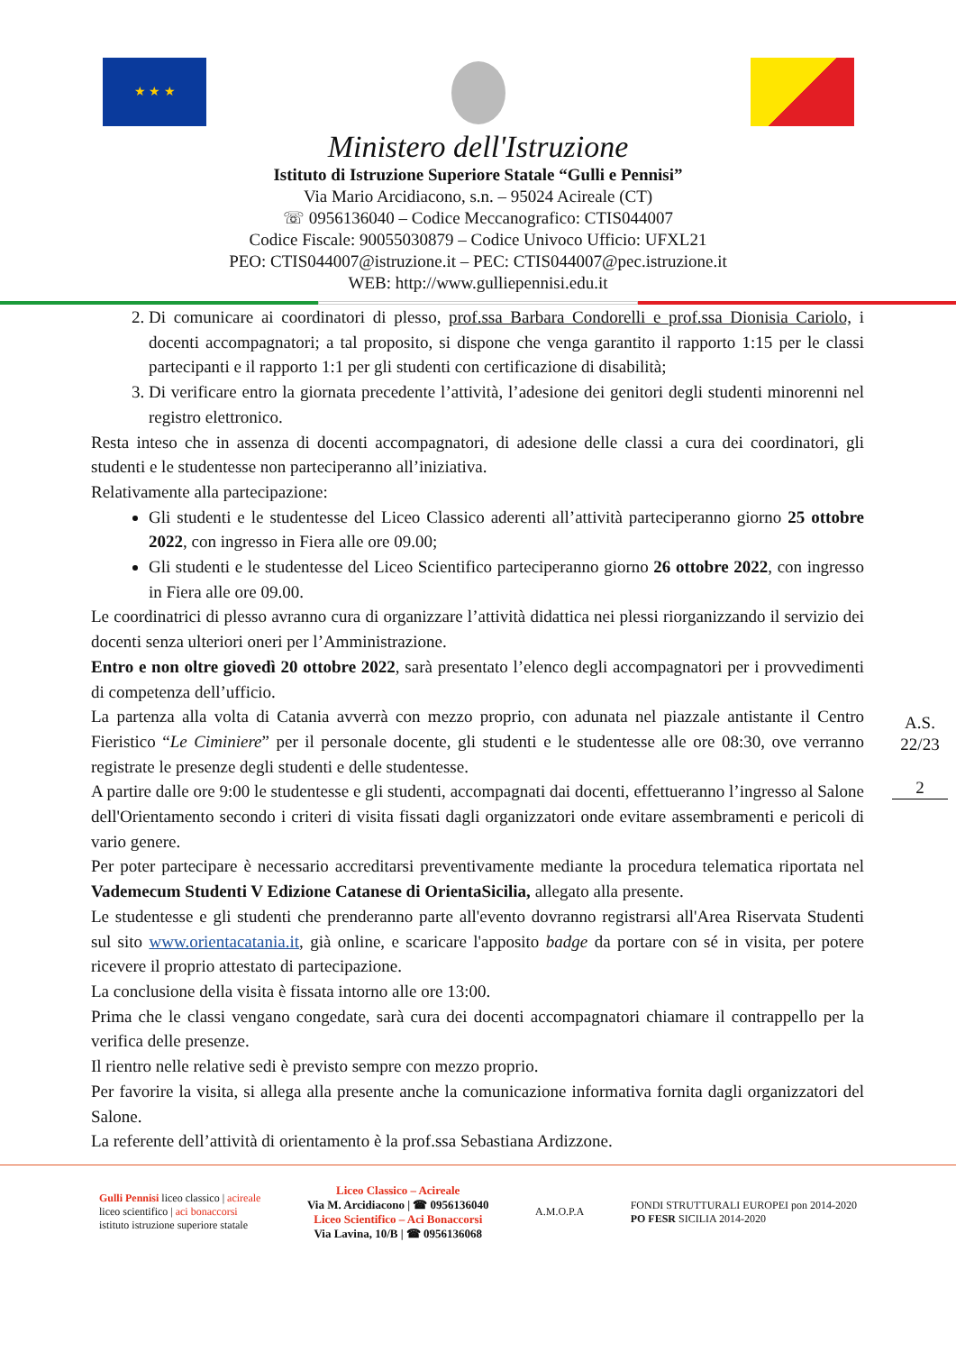★ ★ ★
Ministero dell'Istruzione
Istituto di Istruzione Superiore Statale “Gulli e Pennisi”
Via Mario Arcidiacono, s.n. – 95024 Acireale (CT)
☏ 0956136040 – Codice Meccanografico: CTIS044007
Codice Fiscale: 90055030879 – Codice Univoco Ufficio: UFXL21
PEO: CTIS044007@istruzione.it – PEC: CTIS044007@pec.istruzione.it
WEB: http://www.gulliepennisi.edu.it
2. Di comunicare ai coordinatori di plesso, prof.ssa Barbara Condorelli e prof.ssa Dionisia Cariolo, i docenti accompagnatori; a tal proposito, si dispone che venga garantito il rapporto 1:15 per le classi partecipanti e il rapporto 1:1 per gli studenti con certificazione di disabilità;
3. Di verificare entro la giornata precedente l’attività, l’adesione dei genitori degli studenti minorenni nel registro elettronico.
Resta inteso che in assenza di docenti accompagnatori, di adesione delle classi a cura dei coordinatori, gli studenti e le studentesse non parteciperanno all’iniziativa.
Relativamente alla partecipazione:
Gli studenti e le studentesse del Liceo Classico aderenti all’attività parteciperanno giorno 25 ottobre 2022, con ingresso in Fiera alle ore 09.00;
Gli studenti e le studentesse del Liceo Scientifico parteciperanno giorno 26 ottobre 2022, con ingresso in Fiera alle ore 09.00.
Le coordinatrici di plesso avranno cura di organizzare l’attività didattica nei plessi riorganizzando il servizio dei docenti senza ulteriori oneri per l’Amministrazione.
Entro e non oltre giovedì 20 ottobre 2022, sarà presentato l’elenco degli accompagnatori per i provvedimenti di competenza dell’ufficio.
La partenza alla volta di Catania avverrà con mezzo proprio, con adunata nel piazzale antistante il Centro Fieristico “Le Ciminiere” per il personale docente, gli studenti e le studentesse alle ore 08:30, ove verranno registrate le presenze degli studenti e delle studentesse.
A partire dalle ore 9:00 le studentesse e gli studenti, accompagnati dai docenti, effettueranno l’ingresso al Salone dell'Orientamento secondo i criteri di visita fissati dagli organizzatori onde evitare assembramenti e pericoli di vario genere.
Per poter partecipare è necessario accreditarsi preventivamente mediante la procedura telematica riportata nel Vademecum Studenti V Edizione Catanese di OrientaSicilia, allegato alla presente.
Le studentesse e gli studenti che prenderanno parte all'evento dovranno registrarsi all'Area Riservata Studenti sul sito www.orientacatania.it, già online, e scaricare l'apposito badge da portare con sé in visita, per potere ricevere il proprio attestato di partecipazione.
La conclusione della visita è fissata intorno alle ore 13:00.
Prima che le classi vengano congedate, sarà cura dei docenti accompagnatori chiamare il contrappello per la verifica delle presenze.
Il rientro nelle relative sedi è previsto sempre con mezzo proprio.
Per favorire la visita, si allega alla presente anche la comunicazione informativa fornita dagli organizzatori del Salone.
La referente dell’attività di orientamento è la prof.ssa Sebastiana Ardizzone.
A.S.
22/23
2
Gulli Pennisi liceo classico | acireale
liceo scientifico | aci bonaccorsi
istituto istruzione superiore statale
Liceo Classico – Acireale
Via M. Arcidiacono | ☎ 0956136040
Liceo Scientifico – Aci Bonaccorsi
Via Lavina, 10/B | ☎ 0956136068
A.M.O.P.A
FONDI STRUTTURALI EUROPEI pon 2014-2020
PO FESR SICILIA 2014-2020